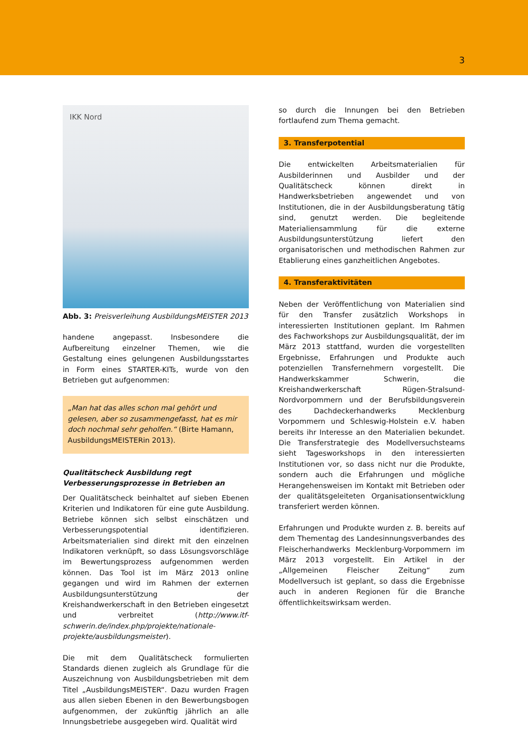3
IKK Nord
Abb. 3: Preisverleihung AusbildungsMEISTER 2013
handene angepasst. Insbesondere die Aufbereitung einzelner Themen, wie die Gestaltung eines gelungenen Ausbildungsstartes in Form eines STARTER-KITs, wurde von den Betrieben gut aufgenommen:
„Man hat das alles schon mal gehört und gelesen, aber so zusammengefasst, hat es mir doch nochmal sehr geholfen.“ (Birte Hamann, AusbildungsMEISTERin 2013).
Qualitätscheck Ausbildung regt Verbesserungsprozesse in Betrieben an
Der Qualitätscheck beinhaltet auf sieben Ebenen Kriterien und Indikatoren für eine gute Ausbildung. Betriebe können sich selbst einschätzen und Verbesserungspotential identifizieren. Arbeitsmaterialien sind direkt mit den einzelnen Indikatoren verknüpft, so dass Lösungsvorschläge im Bewertungsprozess aufgenommen werden können. Das Tool ist im März 2013 online gegangen und wird im Rahmen der externen Ausbildungsunterstützung der Kreishandwerkerschaft in den Betrieben eingesetzt und verbreitet (http://www.itf-schwerin.de/index.php/projekte/nationale-projekte/ausbildungsmeister).
Die mit dem Qualitätscheck formulierten Standards dienen zugleich als Grundlage für die Auszeichnung von Ausbildungsbetrieben mit dem Titel „AusbildungsMEISTER“. Dazu wurden Fragen aus allen sieben Ebenen in den Bewerbungsbogen aufgenommen, der zukünftig jährlich an alle Innungsbetriebe ausgegeben wird. Qualität wird
so durch die Innungen bei den Betrieben fortlaufend zum Thema gemacht.
3. Transferpotential
Die entwickelten Arbeitsmaterialien für Ausbilderinnen und Ausbilder und der Qualitätscheck können direkt in Handwerksbetrieben angewendet und von Institutionen, die in der Ausbildungsberatung tätig sind, genutzt werden. Die begleitende Materialiensammlung für die externe Ausbildungsunterstützung liefert den organisatorischen und methodischen Rahmen zur Etablierung eines ganzheitlichen Angebotes.
4. Transferaktivitäten
Neben der Veröffentlichung von Materialien sind für den Transfer zusätzlich Workshops in interessierten Institutionen geplant. Im Rahmen des Fachworkshops zur Ausbildungsqualität, der im März 2013 stattfand, wurden die vorgestellten Ergebnisse, Erfahrungen und Produkte auch potenziellen Transfernehmern vorgestellt. Die Handwerkskammer Schwerin, die Kreishandwerkerschaft Rügen-Stralsund-Nordvorpommern und der Berufsbildungsverein des Dachdeckerhandwerks Mecklenburg Vorpommern und Schleswig-Holstein e.V. haben bereits ihr Interesse an den Materialien bekundet. Die Transferstrategie des Modellversuchsteams sieht Tagesworkshops in den interessierten Institutionen vor, so dass nicht nur die Produkte, sondern auch die Erfahrungen und mögliche Herangehensweisen im Kontakt mit Betrieben oder der qualitätsgeleiteten Organisationsentwicklung transferiert werden können.
Erfahrungen und Produkte wurden z. B. bereits auf dem Thementag des Landesinnungsverbandes des Fleischerhandwerks Mecklenburg-Vorpommern im März 2013 vorgestellt. Ein Artikel in der „Allgemeinen Fleischer Zeitung“ zum Modellversuch ist geplant, so dass die Ergebnisse auch in anderen Regionen für die Branche öffentlichkeitswirksam werden.